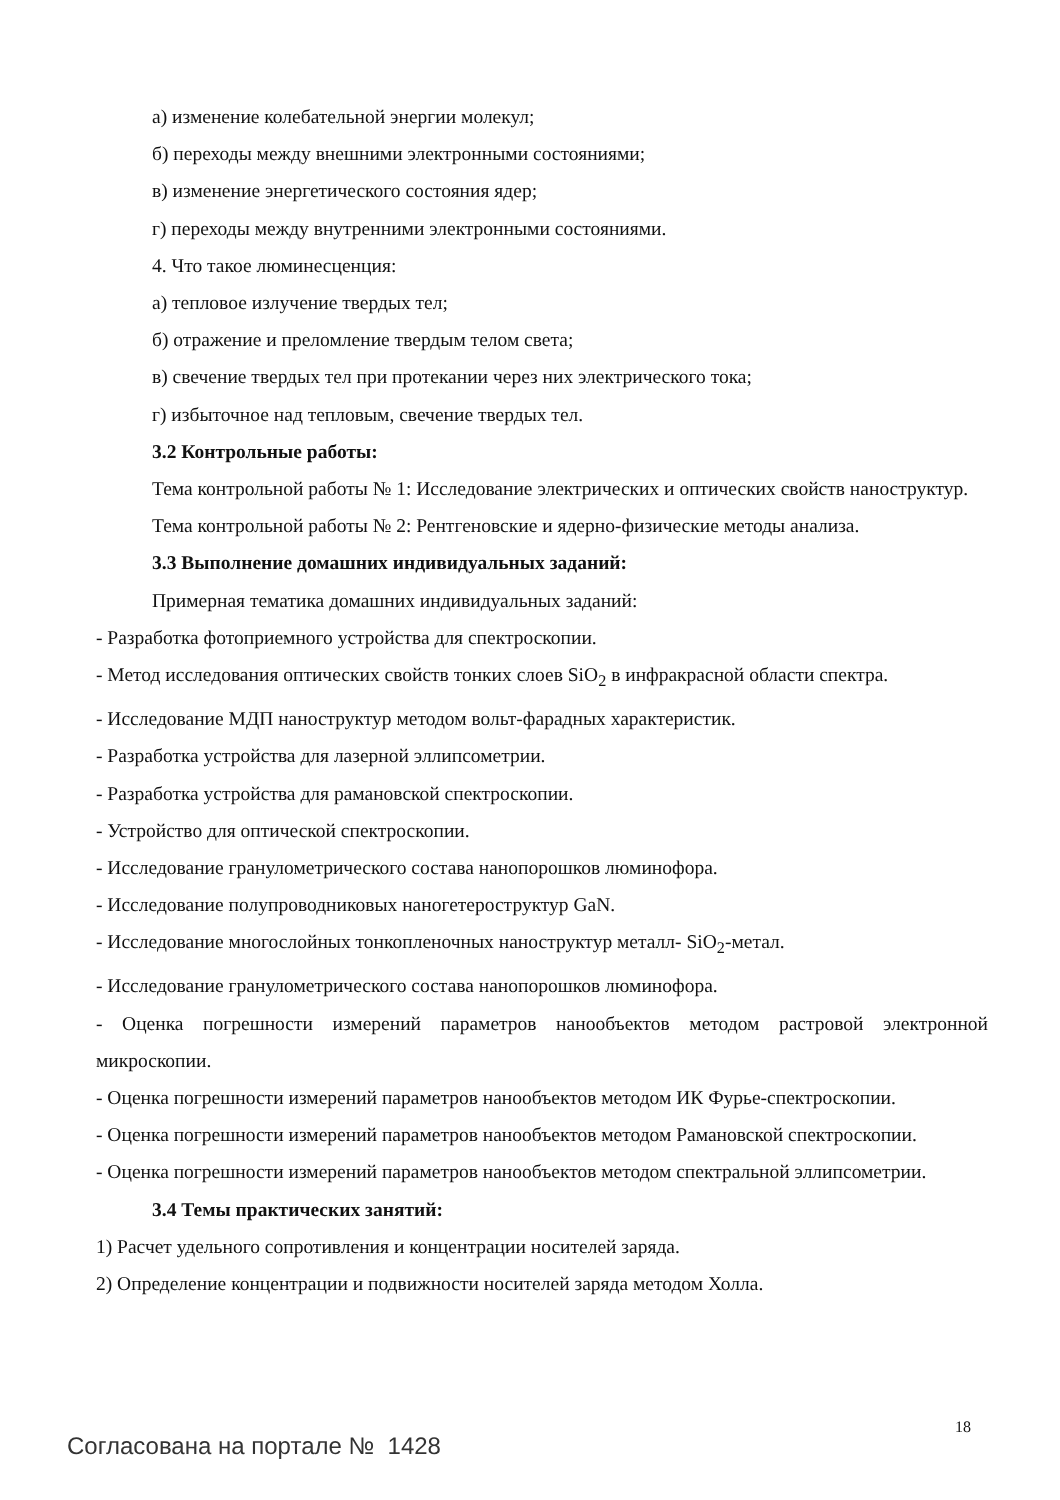а) изменение колебательной энергии молекул;
б) переходы между внешними электронными состояниями;
в) изменение энергетического состояния ядер;
г) переходы между внутренними электронными состояниями.
4. Что такое люминесценция:
а) тепловое излучение твердых тел;
б) отражение и преломление твердым телом света;
в) свечение твердых тел при протекании через них электрического тока;
г) избыточное над тепловым, свечение твердых тел.
3.2 Контрольные работы:
Тема контрольной работы № 1: Исследование электрических и оптических свойств наноструктур.
Тема контрольной работы № 2: Рентгеновские и ядерно-физические методы анализа.
3.3 Выполнение домашних индивидуальных заданий:
Примерная тематика домашних индивидуальных заданий:
- Разработка фотоприемного устройства для спектроскопии.
- Метод исследования оптических свойств тонких слоев SiO<sub>2</sub> в инфракрасной области спектра.
- Исследование МДП наноструктур методом вольт-фарадных характеристик.
- Разработка устройства для лазерной эллипсометрии.
- Разработка устройства для рамановской спектроскопии.
- Устройство для оптической спектроскопии.
- Исследование гранулометрического состава нанопорошков люминофора.
- Исследование полупроводниковых наногетероструктур GaN.
- Исследование многослойных тонкопленочных наноструктур металл- SiO<sub>2</sub>-метал.
- Исследование гранулометрического состава нанопорошков люминофора.
- Оценка погрешности измерений параметров нанообъектов методом растровой электронной микроскопии.
- Оценка погрешности измерений параметров нанообъектов методом ИК Фурье-спектроскопии.
- Оценка погрешности измерений параметров нанообъектов методом Рамановской спектроскопии.
- Оценка погрешности измерений параметров нанообъектов методом спектральной эллипсометрии.
3.4 Темы практических занятий:
1) Расчет удельного сопротивления и концентрации носителей заряда.
2) Определение концентрации и подвижности носителей заряда методом Холла.
18
Согласована на портале № 1428